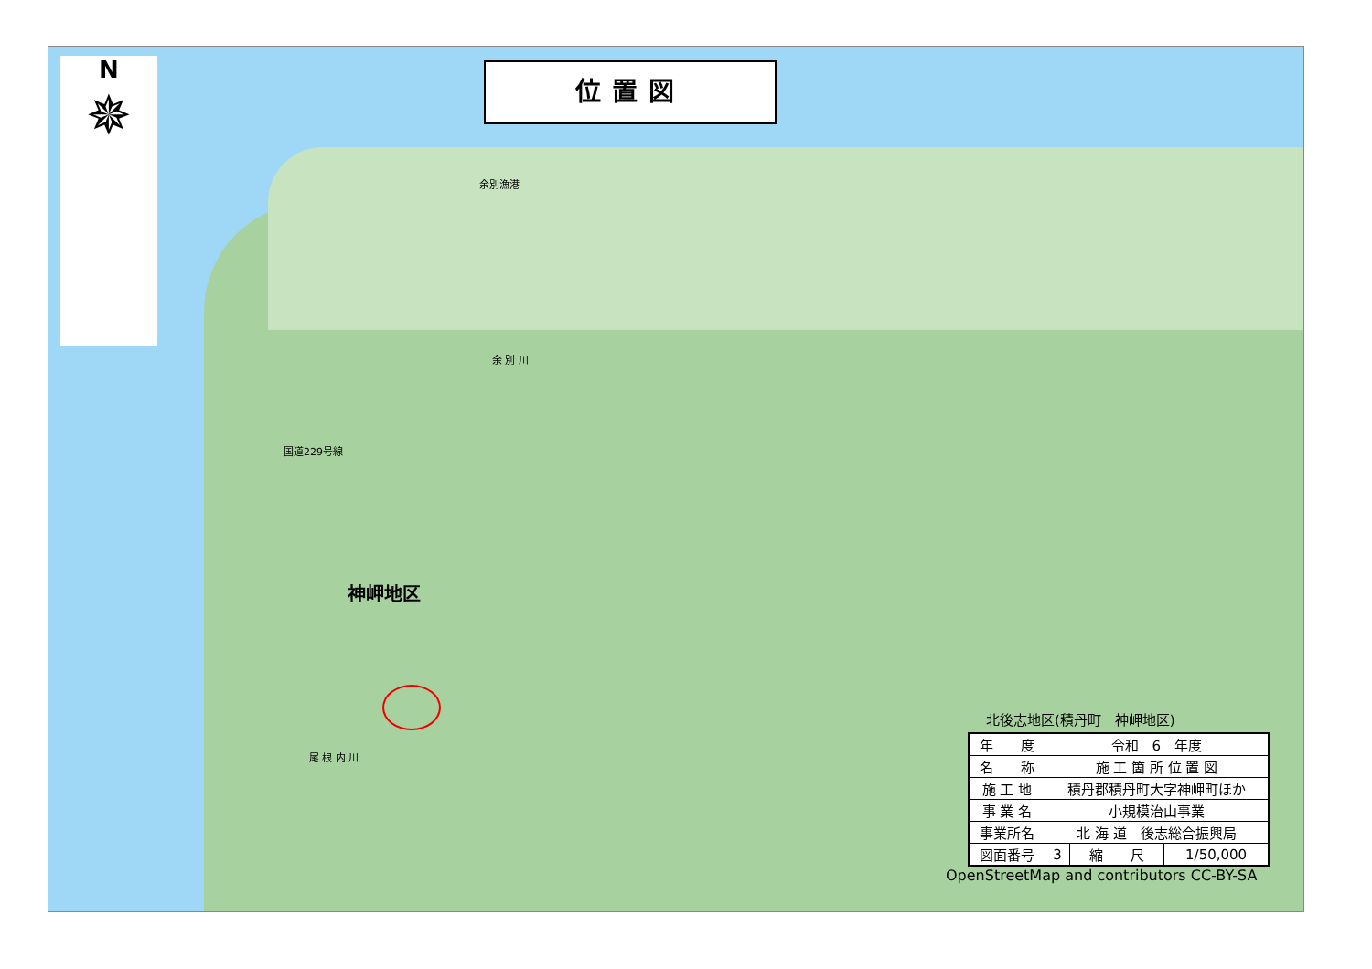N
✵
位置図
余別漁港
余 別 川
国道229号線
尾 根 内 川
神岬地区
北後志地区(積丹町　神岬地区)
| 年 度 | 令和 6 年度 | | |
| 名 称 | 施 工 箇 所 位 置 図 | | |
| 施 工 地 | 積丹郡積丹町大字神岬町ほか | | |
| 事 業 名 | 小規模治山事業 | | |
| 事業所名 | 北 海 道 後志総合振興局 | | |
| 図面番号 | 3 | 縮 尺 | 1/50,000 |
OpenStreetMap and contributors CC-BY-SA